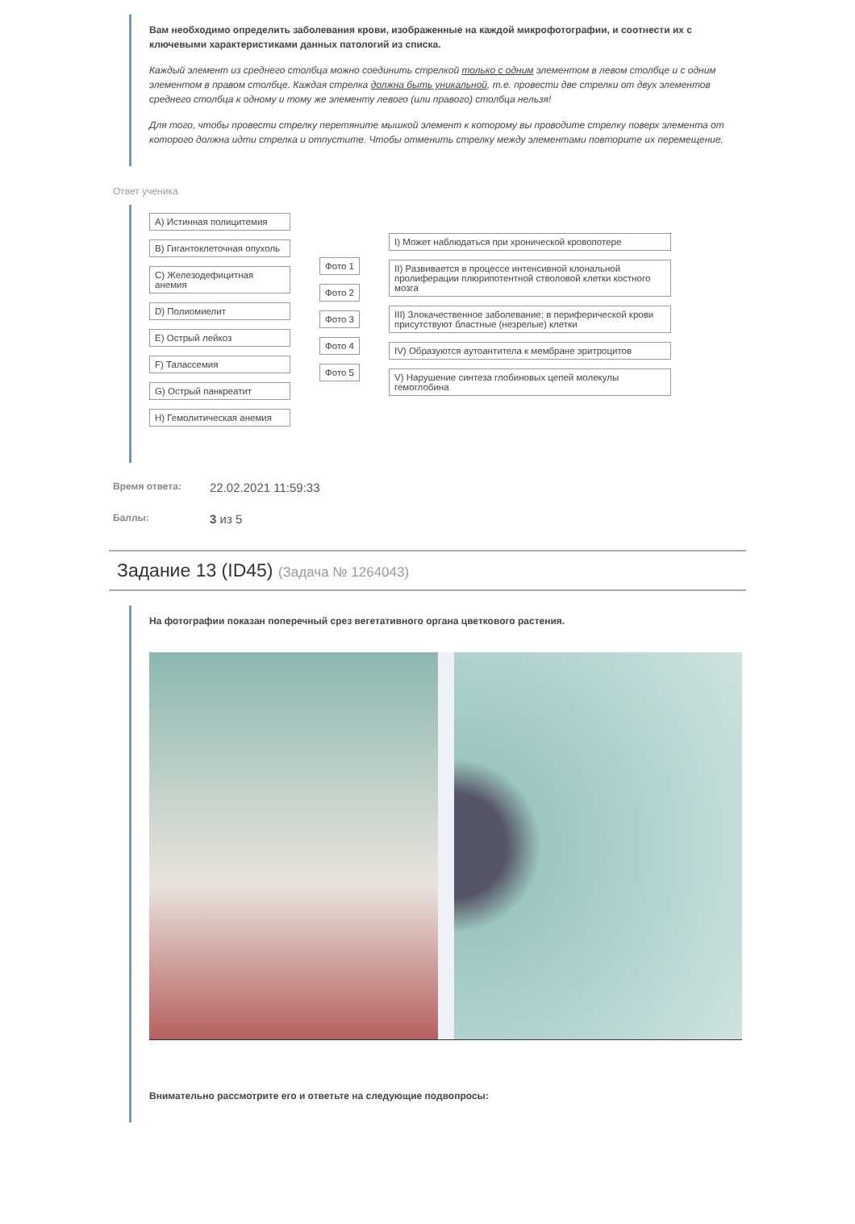Вам необходимо определить заболевания крови, изображенные на каждой микрофотографии, и соотнести их с ключевыми характеристиками данных патологий из списка.
Каждый элемент из среднего столбца можно соединить стрелкой только с одним элементом в левом столбце и с одним элементом в правом столбце. Каждая стрелка должна быть уникальной, т.е. провести две стрелки от двух элементов среднего столбца к одному и тому же элементу левого (или правого) столбца нельзя!
Для того, чтобы провести стрелку перетяните мышкой элемент к которому вы проводите стрелку поверх элемента от которого должна идти стрелка и отпустите. Чтобы отменить стрелку между элементами повторите их перемещение.
Ответ ученика
A) Истинная полицитемия
B) Гигантоклеточная опухоль
C) Железодефицитная анемия
D) Полиомиелит
E) Острый лейкоз
F) Талассемия
G) Острый панкреатит
H) Гемолитическая анемия
Фото 1
Фото 2
Фото 3
Фото 4
Фото 5
I) Может наблюдаться при хронической кровопотере
II) Развивается в процессе интенсивной клональной пролиферации плюрипотентной стволовой клетки костного мозга
III) Злокачественное заболевание; в периферической крови присутствуют бластные (незрелые) клетки
IV) Образуются аутоантитела к мембране эритроцитов
V) Нарушение синтеза глобиновых цепей молекулы гемоглобина
Время ответа: 22.02.2021 11:59:33
Баллы: 3 из 5
Задание 13 (ID45) (Задача № 1264043)
На фотографии показан поперечный срез вегетативного органа цветкового растения.
Внимательно рассмотрите его и ответьте на следующие подвопросы: